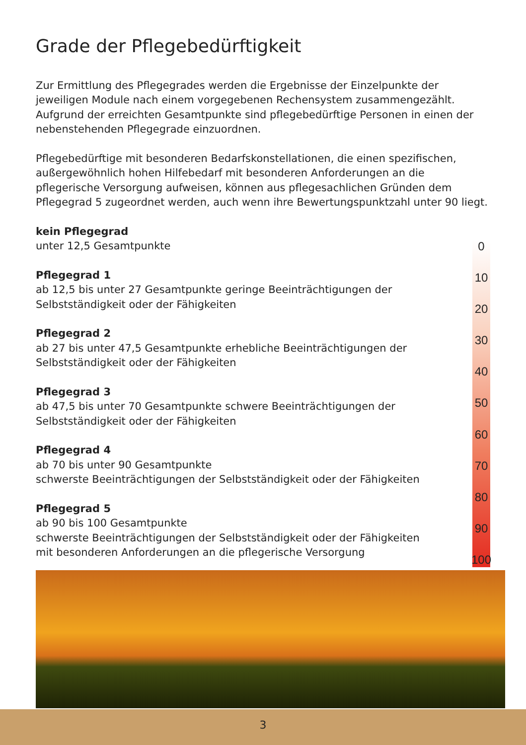Grade der Pflegebedürftigkeit
Zur Ermittlung des Pflegegrades werden die Ergebnisse der Einzelpunkte der jeweiligen Module nach einem vorgegebenen Rechensystem zusammengezählt. Aufgrund der erreichten Gesamtpunkte sind pflegebedürftige Personen in einen der nebenstehenden Pflegegrade einzuordnen.
Pflegebedürftige mit besonderen Bedarfskonstellationen, die einen spezifischen, außergewöhnlich hohen Hilfebedarf mit besonderen Anforderungen an die pflegerische Versorgung aufweisen, können aus pflegesachlichen Gründen dem Pflegegrad 5 zugeordnet werden, auch wenn ihre Bewertungspunktzahl unter 90 liegt.
kein Pflegegrad
unter 12,5 Gesamtpunkte
Pflegegrad 1
ab 12,5 bis unter 27 Gesamtpunkte geringe Beeinträchtigungen der Selbstständigkeit oder der Fähigkeiten
Pflegegrad 2
ab 27 bis unter 47,5 Gesamtpunkte erhebliche Beeinträchtigungen der Selbstständigkeit oder der Fähigkeiten
Pflegegrad 3
ab 47,5 bis unter 70 Gesamtpunkte schwere Beeinträchtigungen der Selbstständigkeit oder der Fähigkeiten
Pflegegrad 4
ab 70 bis unter 90 Gesamtpunkte
schwerste Beeinträchtigungen der Selbstständigkeit oder der Fähigkeiten
Pflegegrad 5
ab 90 bis 100 Gesamtpunkte
schwerste Beeinträchtigungen der Selbstständigkeit oder der Fähigkeiten
mit besonderen Anforderungen an die pflegerische Versorgung
0
10
20
30
40
50
60
70
80
90
100
3